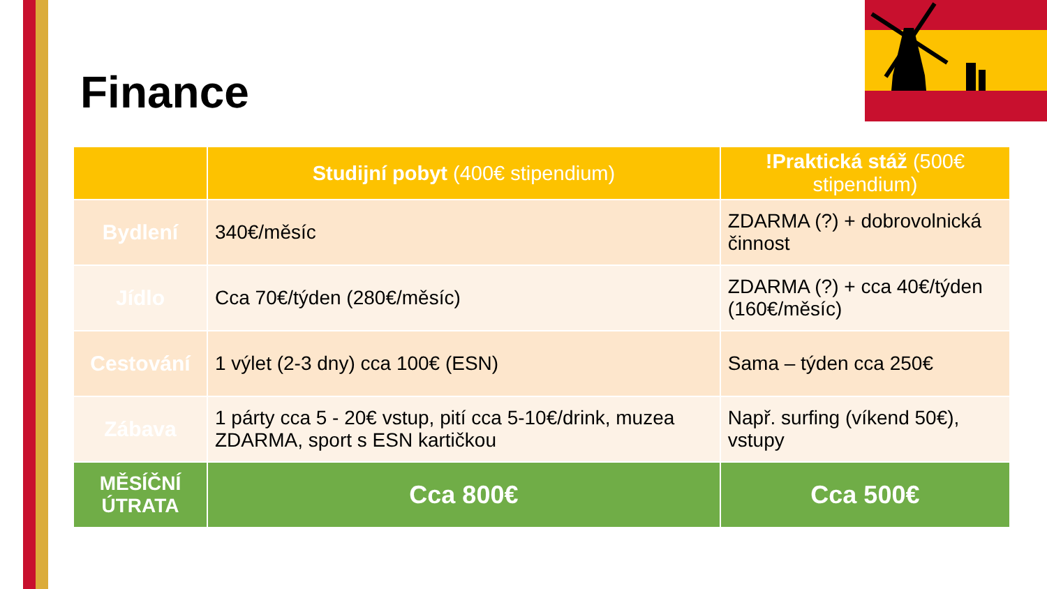Finance
| | Studijní pobyt (400€ stipendium) | !Praktická stáž (500€ stipendium) |
| --- | --- | --- |
| Bydlení | 340€/měsíc | ZDARMA (?) + dobrovolnická činnost |
| Jídlo | Cca 70€/týden (280€/měsíc) | ZDARMA (?) + cca 40€/týden (160€/měsíc) |
| Cestování | 1 výlet (2-3 dny) cca 100€ (ESN) | Sama – týden cca 250€ |
| Zábava | 1 párty cca 5 - 20€ vstup, pití cca 5-10€/drink, muzea ZDARMA, sport s ESN kartičkou | Např. surfing (víkend 50€), vstupy |
| MĚSÍČNÍ ÚTRATA | Cca 800€ | Cca 500€ |